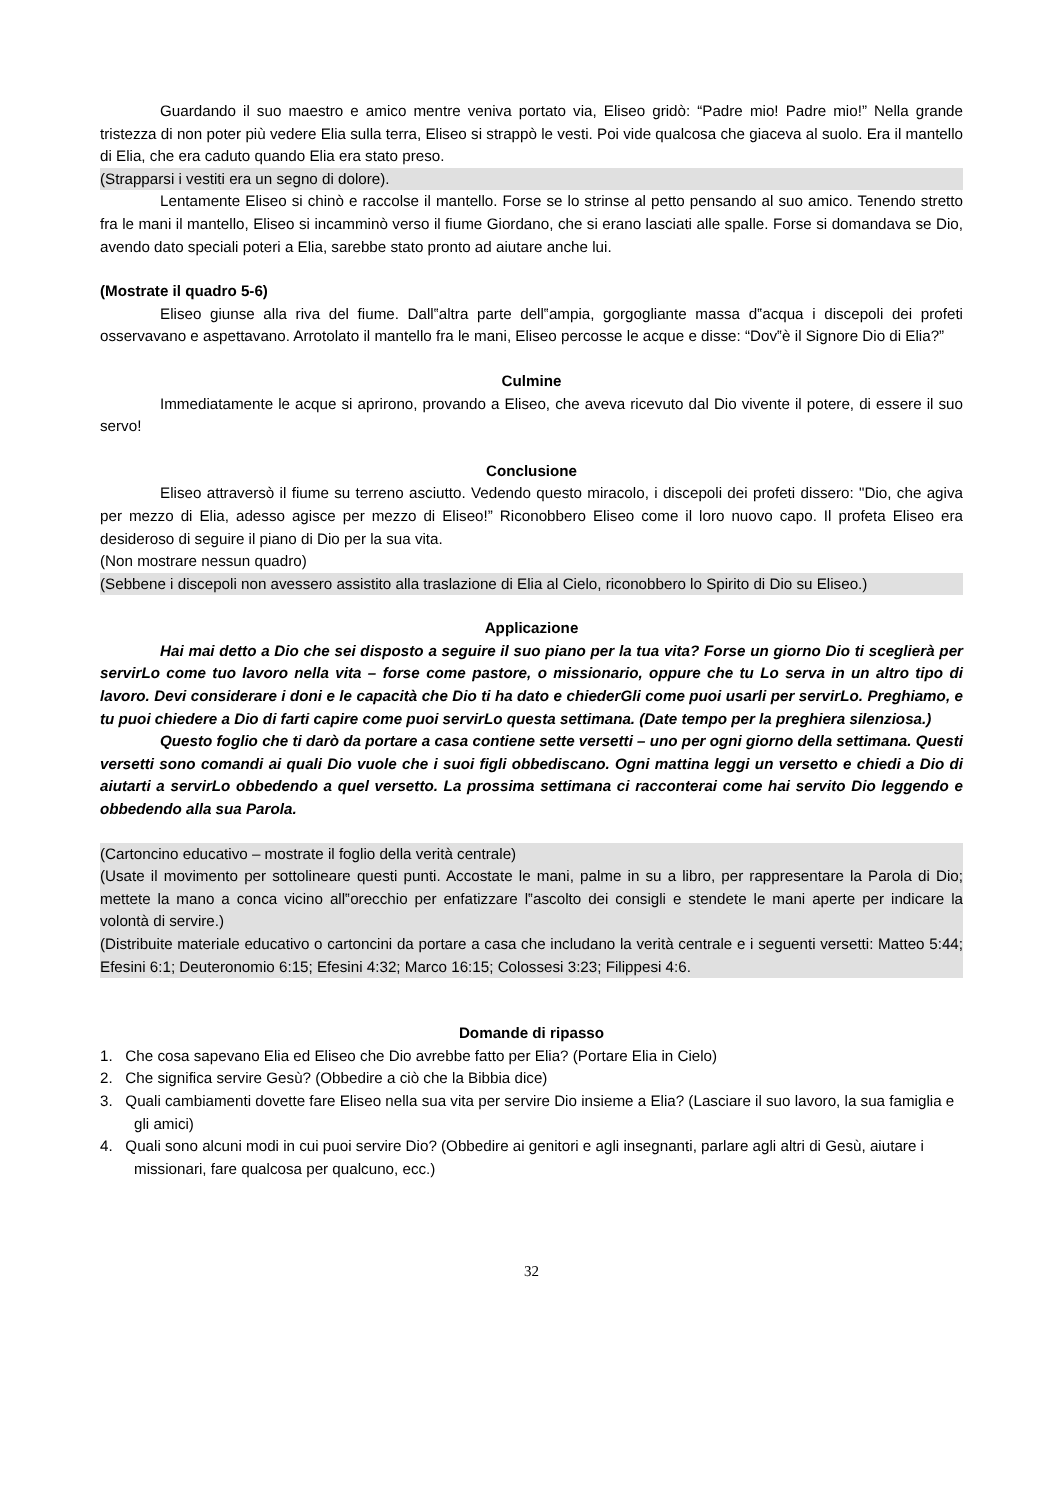Guardando il suo maestro e amico mentre veniva portato via, Eliseo gridò: “Padre mio! Padre mio!” Nella grande tristezza di non poter più vedere Elia sulla terra, Eliseo si strappò le vesti. Poi vide qualcosa che giaceva al suolo. Era il mantello di Elia, che era caduto quando Elia era stato preso.
(Strapparsi i vestiti era un segno di dolore).
Lentamente Eliseo si chinò e raccolse il mantello. Forse se lo strinse al petto pensando al suo amico. Tenendo stretto fra le mani il mantello, Eliseo si incamminò verso il fiume Giordano, che si erano lasciati alle spalle. Forse si domandava se Dio, avendo dato speciali poteri a Elia, sarebbe stato pronto ad aiutare anche lui.
(Mostrate il quadro 5-6)
Eliseo giunse alla riva del fiume. Dall‟altra parte dell‟ampia, gorgogliante massa d‟acqua i discepoli dei profeti osservavano e aspettavano. Arrotolato il mantello fra le mani, Eliseo percosse le acque e disse: “Dov‟è il Signore Dio di Elia?”
Culmine
Immediatamente le acque si aprirono, provando a Eliseo, che aveva ricevuto dal Dio vivente il potere, di essere il suo servo!
Conclusione
Eliseo attraversò il fiume su terreno asciutto. Vedendo questo miracolo, i discepoli dei profeti dissero: "Dio, che agiva per mezzo di Elia, adesso agisce per mezzo di Eliseo!” Riconobbero Eliseo come il loro nuovo capo. Il profeta Eliseo era desideroso di seguire il piano di Dio per la sua vita.
(Non mostrare nessun quadro)
(Sebbene i discepoli non avessero assistito alla traslazione di Elia al Cielo, riconobbero lo Spirito di Dio su Eliseo.)
Applicazione
Hai mai detto a Dio che sei disposto a seguire il suo piano per la tua vita? Forse un giorno Dio ti sceglierà per servirLo come tuo lavoro nella vita – forse come pastore, o missionario, oppure che tu Lo serva in un altro tipo di lavoro. Devi considerare i doni e le capacità che Dio ti ha dato e chiederGli come puoi usarli per servirLo. Preghiamo, e tu puoi chiedere a Dio di farti capire come puoi servirLo questa settimana. (Date tempo per la preghiera silenziosa.)
Questo foglio che ti darò da portare a casa contiene sette versetti – uno per ogni giorno della settimana. Questi versetti sono comandi ai quali Dio vuole che i suoi figli obbediscano. Ogni mattina leggi un versetto e chiedi a Dio di aiutarti a servirLo obbedendo a quel versetto. La prossima settimana ci racconterai come hai servito Dio leggendo e obbedendo alla sua Parola.
(Cartoncino educativo – mostrate il foglio della verità centrale)
(Usate il movimento per sottolineare questi punti. Accostate le mani, palme in su a libro, per rappresentare la Parola di Dio; mettete la mano a conca vicino all‟orecchio per enfatizzare l‟ascolto dei consigli e stendete le mani aperte per indicare la volontà di servire.)
(Distribuite materiale educativo o cartoncini da portare a casa che includano la verità centrale e i seguenti versetti: Matteo 5:44; Efesini 6:1; Deuteronomio 6:15; Efesini 4:32; Marco 16:15; Colossesi 3:23; Filippesi 4:6.
Domande di ripasso
1. Che cosa sapevano Elia ed Eliseo che Dio avrebbe fatto per Elia? (Portare Elia in Cielo)
2. Che significa servire Gesù? (Obbedire a ciò che la Bibbia dice)
3. Quali cambiamenti dovette fare Eliseo nella sua vita per servire Dio insieme a Elia? (Lasciare il suo lavoro, la sua famiglia e gli amici)
4. Quali sono alcuni modi in cui puoi servire Dio? (Obbedire ai genitori e agli insegnanti, parlare agli altri di Gesù, aiutare i missionari, fare qualcosa per qualcuno, ecc.)
32